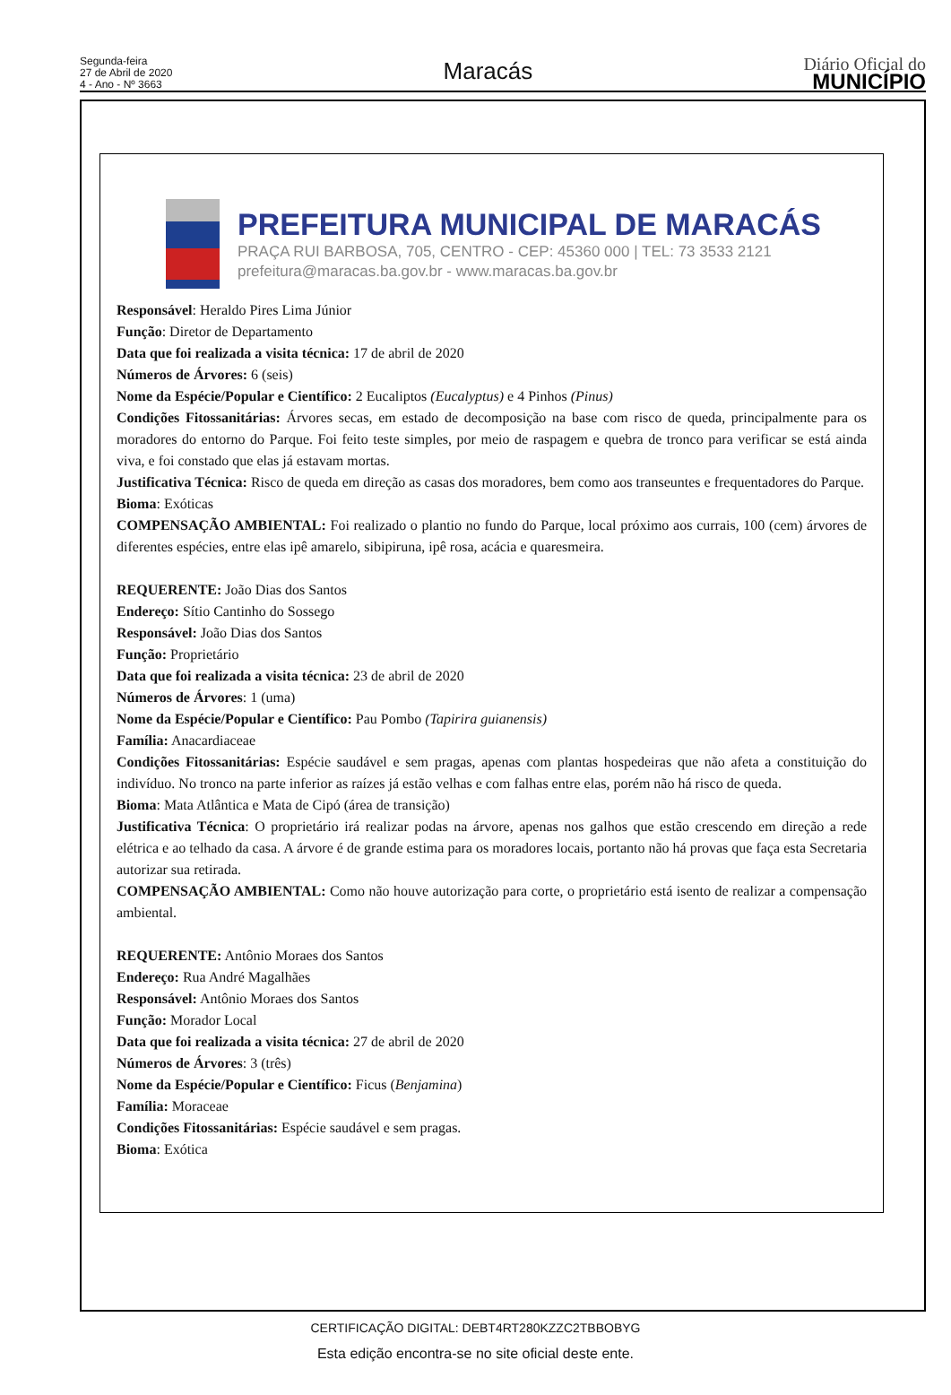Segunda-feira
27 de Abril de 2020
4 - Ano - Nº 3663
Maracás
Diário Oficial do
MUNICÍPIO
PREFEITURA MUNICIPAL DE MARACÁS
PRAÇA RUI BARBOSA, 705, CENTRO - CEP: 45360 000 | TEL: 73 3533 2121
prefeitura@maracas.ba.gov.br - www.maracas.ba.gov.br
Responsável: Heraldo Pires Lima Júnior
Função: Diretor de Departamento
Data que foi realizada a visita técnica: 17 de abril de 2020
Números de Árvores: 6 (seis)
Nome da Espécie/Popular e Científico: 2 Eucaliptos (Eucalyptus) e 4 Pinhos (Pinus)
Condições Fitossanitárias: Árvores secas, em estado de decomposição na base com risco de queda, principalmente para os moradores do entorno do Parque. Foi feito teste simples, por meio de raspagem e quebra de tronco para verificar se está ainda viva, e foi constado que elas já estavam mortas.
Justificativa Técnica: Risco de queda em direção as casas dos moradores, bem como aos transeuntes e frequentadores do Parque.
Bioma: Exóticas
COMPENSAÇÃO AMBIENTAL: Foi realizado o plantio no fundo do Parque, local próximo aos currais, 100 (cem) árvores de diferentes espécies, entre elas ipê amarelo, sibipiruna, ipê rosa, acácia e quaresmeira.
REQUERENTE: João Dias dos Santos
Endereço: Sítio Cantinho do Sossego
Responsável: João Dias dos Santos
Função: Proprietário
Data que foi realizada a visita técnica: 23 de abril de 2020
Números de Árvores: 1 (uma)
Nome da Espécie/Popular e Científico: Pau Pombo (Tapirira guianensis)
Família: Anacardiaceae
Condições Fitossanitárias: Espécie saudável e sem pragas, apenas com plantas hospedeiras que não afeta a constituição do indivíduo. No tronco na parte inferior as raízes já estão velhas e com falhas entre elas, porém não há risco de queda.
Bioma: Mata Atlântica e Mata de Cipó (área de transição)
Justificativa Técnica: O proprietário irá realizar podas na árvore, apenas nos galhos que estão crescendo em direção a rede elétrica e ao telhado da casa. A árvore é de grande estima para os moradores locais, portanto não há provas que faça esta Secretaria autorizar sua retirada.
COMPENSAÇÃO AMBIENTAL: Como não houve autorização para corte, o proprietário está isento de realizar a compensação ambiental.
REQUERENTE: Antônio Moraes dos Santos
Endereço: Rua André Magalhães
Responsável: Antônio Moraes dos Santos
Função: Morador Local
Data que foi realizada a visita técnica: 27 de abril de 2020
Números de Árvores: 3 (três)
Nome da Espécie/Popular e Científico: Ficus (Benjamina)
Família: Moraceae
Condições Fitossanitárias: Espécie saudável e sem pragas.
Bioma: Exótica
CERTIFICAÇÃO DIGITAL: DEBT4RT280KZZC2TBBOBYG
Esta edição encontra-se no site oficial deste ente.